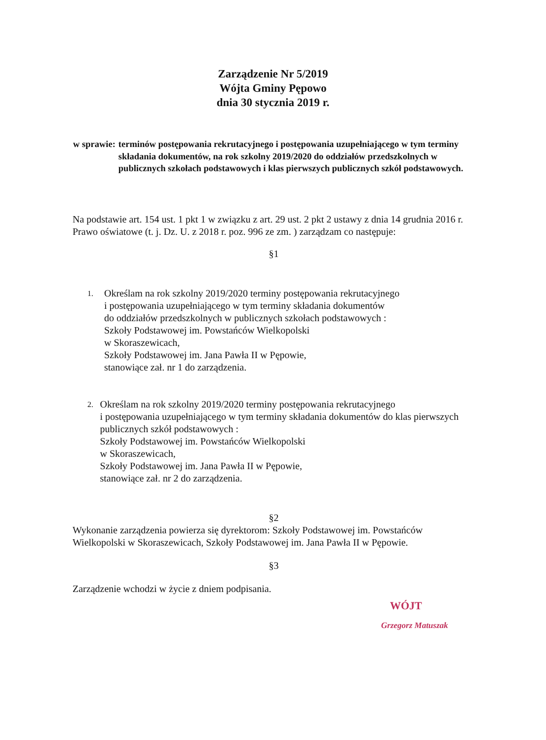Zarządzenie Nr 5/2019
Wójta Gminy Pępowo
dnia 30 stycznia 2019 r.
w sprawie: terminów postępowania rekrutacyjnego i postępowania uzupełniającego w tym terminy składania dokumentów, na rok szkolny 2019/2020 do oddziałów przedszkolnych w publicznych szkołach podstawowych i klas pierwszych publicznych szkół podstawowych.
Na podstawie art. 154 ust. 1 pkt 1 w związku z art. 29 ust. 2 pkt 2 ustawy z dnia 14 grudnia 2016 r. Prawo oświatowe (t. j. Dz. U. z 2018 r. poz. 996 ze zm. ) zarządzam co następuje:
§1
1. Określam na rok szkolny 2019/2020 terminy postępowania rekrutacyjnego
i postępowania uzupełniającego w tym terminy składania dokumentów
do oddziałów przedszkolnych w publicznych szkołach podstawowych :
Szkoły Podstawowej im. Powstańców Wielkopolski
w Skoraszewicach,
Szkoły Podstawowej im. Jana Pawła II w Pępowie,
stanowiące zał. nr 1 do zarządzenia.
2. Określam na rok szkolny 2019/2020 terminy postępowania rekrutacyjnego
i postępowania uzupełniającego w tym terminy składania dokumentów do klas pierwszych publicznych szkół podstawowych :
Szkoły Podstawowej im. Powstańców Wielkopolski
w Skoraszewicach,
Szkoły Podstawowej im. Jana Pawła II w Pępowie,
stanowiące zał. nr 2 do zarządzenia.
§2
Wykonanie zarządzenia powierza się dyrektorom: Szkoły Podstawowej im. Powstańców Wielkopolski w Skoraszewicach, Szkoły Podstawowej im. Jana Pawła II w Pępowie.
§3
Zarządzenie wchodzi w życie z dniem podpisania.
WÓJT
Grzegorz Matuszak